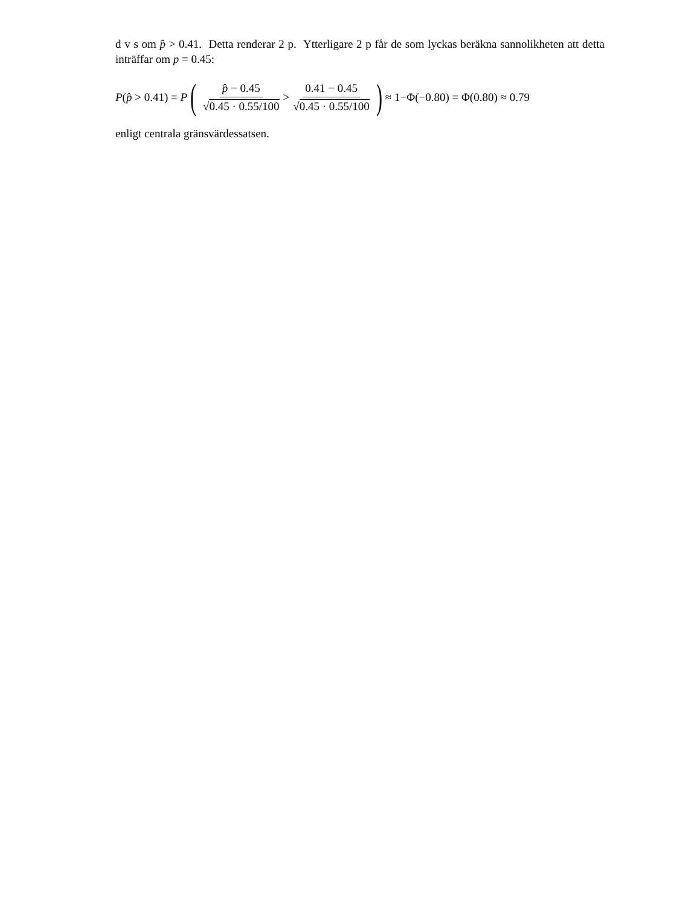d v s om p̂ > 0.41. Detta renderar 2 p. Ytterligare 2 p får de som lyckas beräkna sannolikheten att detta inträffar om p = 0.45:
P(p̂ > 0.41) = P ( p̂ − 0.45 √0.45 · 0.55/100 > 0.41 − 0.45 √0.45 · 0.55/100 ) ≈ 1−Φ(−0.80) = Φ(0.80) ≈ 0.79
enligt centrala gränsvärdessatsen.